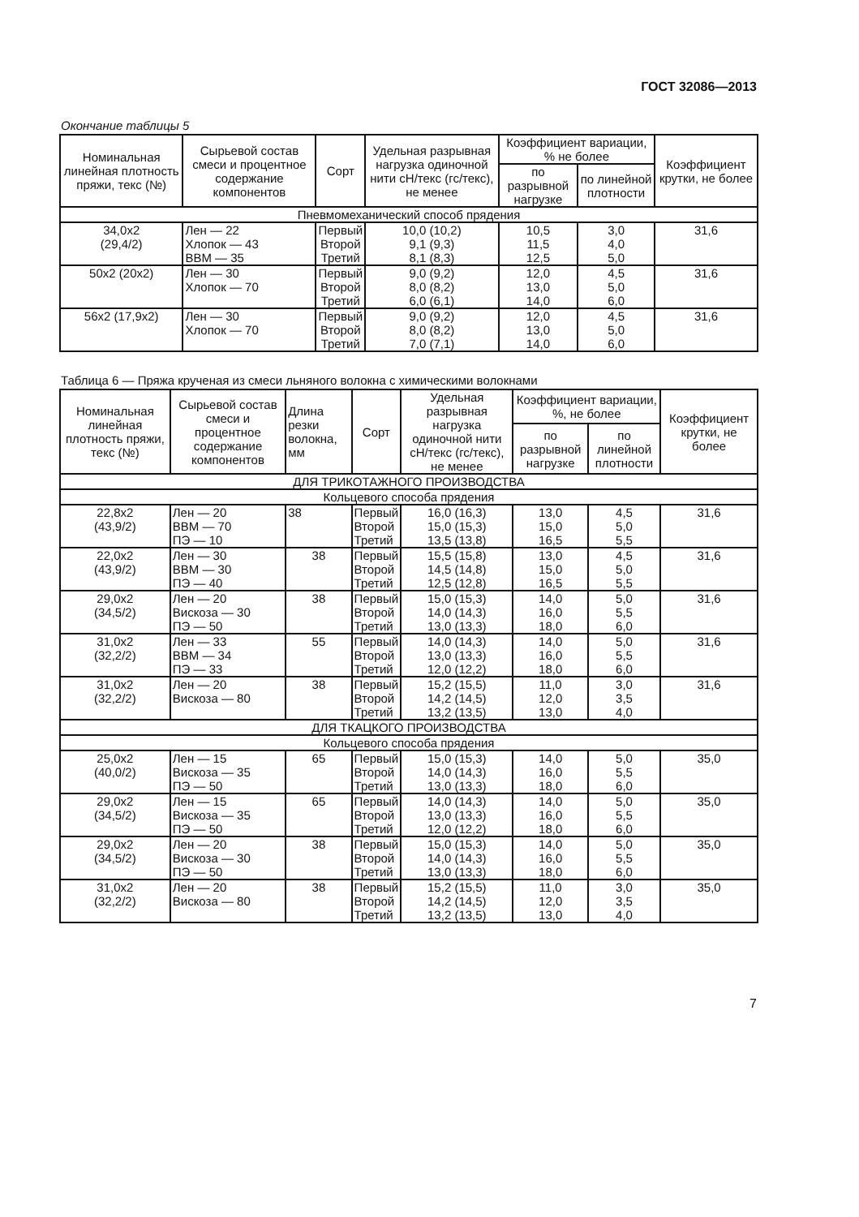ГОСТ 32086—2013
Окончание таблицы 5
| Номинальная линейная плотность пряжи, текс (№) | Сырьевой состав смеси и процентное содержание компонентов | Сорт | Удельная разрывная нагрузка одиночной нити сН/текс (гс/текс), не менее | Коэффициент вариации, % не более | | Коэффициент крутки, не более |
| --- | --- | --- | --- | --- | --- | --- |
| | | | | по разрывной нагрузке | по линейной плотности | |
| Пневмомеханический способ прядения | | | | | | |
| 34,0x2 (29,4/2) | Лен — 22 Хлопок — 43 ВВМ — 35 | Первый Второй Третий | 10,0 (10,2) 9,1 (9,3) 8,1 (8,3) | 10,5 11,5 12,5 | 3,0 4,0 5,0 | 31,6 |
| 50x2 (20x2) | Лен — 30 Хлопок — 70 | Первый Второй Третий | 9,0 (9,2) 8,0 (8,2) 6,0 (6,1) | 12,0 13,0 14,0 | 4,5 5,0 6,0 | 31,6 |
| 56x2 (17,9x2) | Лен — 30 Хлопок — 70 | Первый Второй Третий | 9,0 (9,2) 8,0 (8,2) 7,0 (7,1) | 12,0 13,0 14,0 | 4,5 5,0 6,0 | 31,6 |
Таблица 6 — Пряжа крученая из смеси льняного волокна с химическими волокнами
| Номинальная линейная плотность пряжи, текс (№) | Сырьевой состав смеси и процентное содержание компонентов | Длина резки волокна, мм | Сорт | Удельная разрывная нагрузка одиночной нити сН/текс (гс/текс), не менее | Коэффициент вариации, %, не более | | Коэффициент крутки, не более |
| --- | --- | --- | --- | --- | --- | --- | --- |
| | | | | | по разрывной нагрузке | по линейной плотности | |
| ДЛЯ ТРИКОТАЖНОГО ПРОИЗВОДСТВА | | | | | | | |
| Кольцевого способа прядения | | | | | | | |
| 22,8x2 (43,9/2) | Лен — 20 ВВМ — 70 ПЭ — 10 | 38 | Первый Второй Третий | 16,0 (16,3) 15,0 (15,3) 13,5 (13,8) | 13,0 15,0 16,5 | 4,5 5,0 5,5 | 31,6 |
| 22,0x2 (43,9/2) | Лен — 30 ВВМ — 30 ПЭ — 40 | 38 | Первый Второй Третий | 15,5 (15,8) 14,5 (14,8) 12,5 (12,8) | 13,0 15,0 16,5 | 4,5 5,0 5,5 | 31,6 |
| 29,0x2 (34,5/2) | Лен — 20 Вискоза — 30 ПЭ — 50 | 38 | Первый Второй Третий | 15,0 (15,3) 14,0 (14,3) 13,0 (13,3) | 14,0 16,0 18,0 | 5,0 5,5 6,0 | 31,6 |
| 31,0x2 (32,2/2) | Лен — 33 ВВМ — 34 ПЭ — 33 | 55 | Первый Второй Третий | 14,0 (14,3) 13,0 (13,3) 12,0 (12,2) | 14,0 16,0 18,0 | 5,0 5,5 6,0 | 31,6 |
| 31,0x2 (32,2/2) | Лен — 20 Вискоза — 80 | 38 | Первый Второй Третий | 15,2 (15,5) 14,2 (14,5) 13,2 (13,5) | 11,0 12,0 13,0 | 3,0 3,5 4,0 | 31,6 |
| ДЛЯ ТКАЦКОГО ПРОИЗВОДСТВА | | | | | | | |
| Кольцевого способа прядения | | | | | | | |
| 25,0x2 (40,0/2) | Лен — 15 Вискоза — 35 ПЭ — 50 | 65 | Первый Второй Третий | 15,0 (15,3) 14,0 (14,3) 13,0 (13,3) | 14,0 16,0 18,0 | 5,0 5,5 6,0 | 35,0 |
| 29,0x2 (34,5/2) | Лен — 15 Вискоза — 35 ПЭ — 50 | 65 | Первый Второй Третий | 14,0 (14,3) 13,0 (13,3) 12,0 (12,2) | 14,0 16,0 18,0 | 5,0 5,5 6,0 | 35,0 |
| 29,0x2 (34,5/2) | Лен — 20 Вискоза — 30 ПЭ — 50 | 38 | Первый Второй Третий | 15,0 (15,3) 14,0 (14,3) 13,0 (13,3) | 14,0 16,0 18,0 | 5,0 5,5 6,0 | 35,0 |
| 31,0x2 (32,2/2) | Лен — 20 Вискоза — 80 | 38 | Первый Второй Третий | 15,2 (15,5) 14,2 (14,5) 13,2 (13,5) | 11,0 12,0 13,0 | 3,0 3,5 4,0 | 35,0 |
7